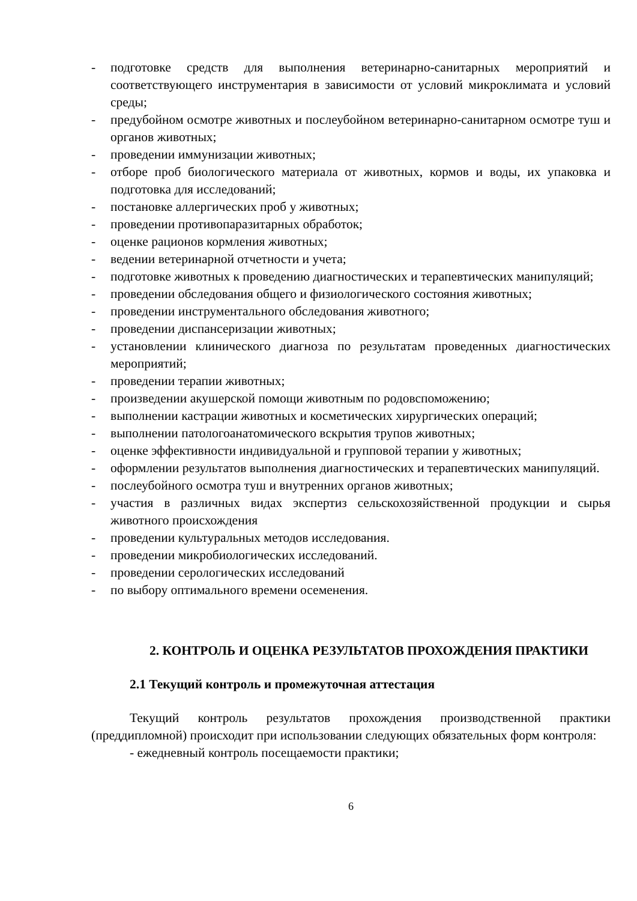- подготовке средств для выполнения ветеринарно-санитарных мероприятий и соответствующего инструментария в зависимости от условий микроклимата и условий среды;
- предубойном осмотре животных и послеубойном ветеринарно-санитарном осмотре туш и органов животных;
- проведении иммунизации животных;
- отборе проб биологического материала от животных, кормов и воды, их упаковка и подготовка для исследований;
- постановке аллергических проб у животных;
- проведении противопаразитарных обработок;
- оценке рационов кормления животных;
- ведении ветеринарной отчетности и учета;
- подготовке животных к проведению диагностических и терапевтических манипуляций;
- проведении обследования общего и физиологического состояния животных;
- проведении инструментального обследования животного;
- проведении диспансеризации животных;
- установлении клинического диагноза по результатам проведенных диагностических мероприятий;
- проведении терапии животных;
- произведении акушерской помощи животным по родовспоможению;
- выполнении кастрации животных и косметических хирургических операций;
- выполнении патологоанатомического вскрытия трупов животных;
- оценке эффективности индивидуальной и групповой терапии у животных;
- оформлении результатов выполнения диагностических и терапевтических манипуляций.
- послеубойного осмотра туш и внутренних органов животных;
- участия в различных видах экспертиз сельскохозяйственной продукции и сырья животного происхождения
- проведении культуральных методов исследования.
- проведении микробиологических исследований.
- проведении серологических исследований
- по выбору оптимального времени осеменения.
2. КОНТРОЛЬ И ОЦЕНКА РЕЗУЛЬТАТОВ ПРОХОЖДЕНИЯ ПРАКТИКИ
2.1 Текущий контроль и промежуточная аттестация
Текущий контроль результатов прохождения производственной практики (преддипломной) происходит при использовании следующих обязательных форм контроля:
- ежедневный контроль посещаемости практики;
6